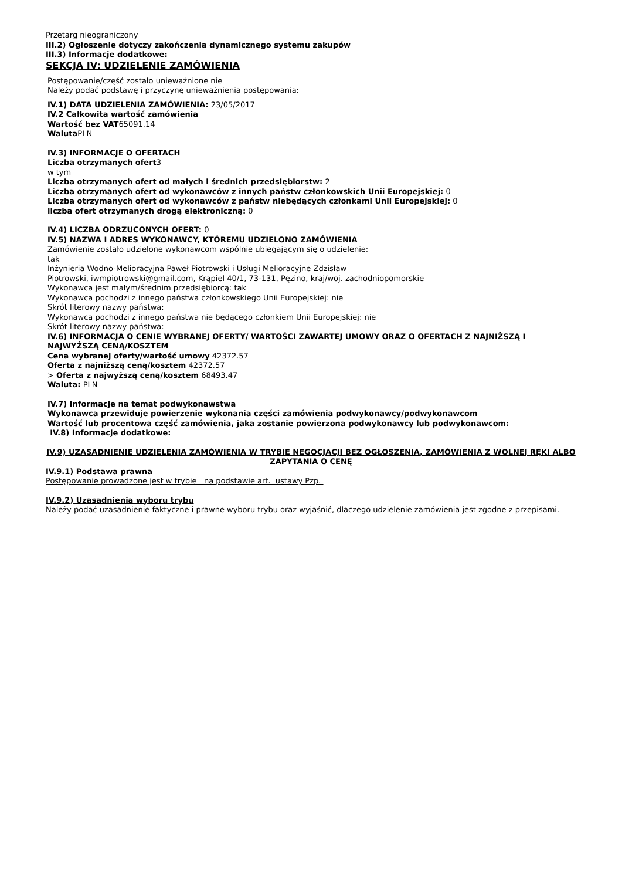Przetarg nieograniczony
III.2) Ogłoszenie dotyczy zakończenia dynamicznego systemu zakupów
III.3) Informacje dodatkowe:
SEKCJA IV: UDZIELENIE ZAMÓWIENIA
Postępowanie/część zostało unieważnione nie
Należy podać podstawę i przyczynę unieważnienia postępowania:
IV.1) DATA UDZIELENIA ZAMÓWIENIA: 23/05/2017
IV.2 Całkowita wartość zamówienia
Wartość bez VAT65091.14
Waluta PLN
IV.3) INFORMACJE O OFERTACH
Liczba otrzymanych ofert3
w tym
Liczba otrzymanych ofert od małych i średnich przedsiębiorstw: 2
Liczba otrzymanych ofert od wykonawców z innych państw członkowskich Unii Europejskiej: 0
Liczba otrzymanych ofert od wykonawców z państw niebędących członkami Unii Europejskiej: 0
liczba ofert otrzymanych drogą elektroniczną: 0
IV.4) LICZBA ODRZUCONYCH OFERT: 0
IV.5) NAZWA I ADRES WYKONAWCY, KTÓREMU UDZIELONO ZAMÓWIENIA
Zamówienie zostało udzielone wykonawcom wspólnie ubiegającym się o udzielenie:
tak
Inżynieria Wodno-Melioracyjna Paweł Piotrowski i Usługi Melioracyjne Zdzisław
Piotrowski, iwmpiotrowski@gmail.com, Krąpiel 40/1, 73-131, Pęzino, kraj/woj. zachodniopomorskie
Wykonawca jest małym/średnim przedsiębiorcą: tak
Wykonawca pochodzi z innego państwa członkowskiego Unii Europejskiej: nie
Skrót literowy nazwy państwa:
Wykonawca pochodzi z innego państwa nie będącego członkiem Unii Europejskiej: nie
Skrót literowy nazwy państwa:
IV.6) INFORMACJA O CENIE WYBRANEJ OFERTY/ WARTOŚCI ZAWARTEJ UMOWY ORAZ O OFERTACH Z NAJNIŻSZĄ I NAJWYŻSZĄ CENĄ/KOSZTEM
Cena wybranej oferty/wartość umowy 42372.57
Oferta z najniższą ceną/kosztem 42372.57
> Oferta z najwyższą ceną/kosztem 68493.47
Waluta: PLN
IV.7) Informacje na temat podwykonawstwa
Wykonawca przewiduje powierzenie wykonania części zamówienia podwykonawcy/podwykonawcom
Wartość lub procentowa część zamówienia, jaka zostanie powierzona podwykonawcy lub podwykonawcom:
IV.8) Informacje dodatkowe:
IV.9) UZASADNIENIE UDZIELENIA ZAMÓWIENIA W TRYBIE NEGOCJACJI BEZ OGŁOSZENIA, ZAMÓWIENIA Z WOLNEJ RĘKI ALBO ZAPYTANIA O CENĘ
IV.9.1) Podstawa prawna
Postępowanie prowadzone jest w trybie na podstawie art. ustawy Pzp.
IV.9.2) Uzasadnienia wyboru trybu
Należy podać uzasadnienie faktyczne i prawne wyboru trybu oraz wyjaśnić, dlaczego udzielenie zamówienia jest zgodne z przepisami.